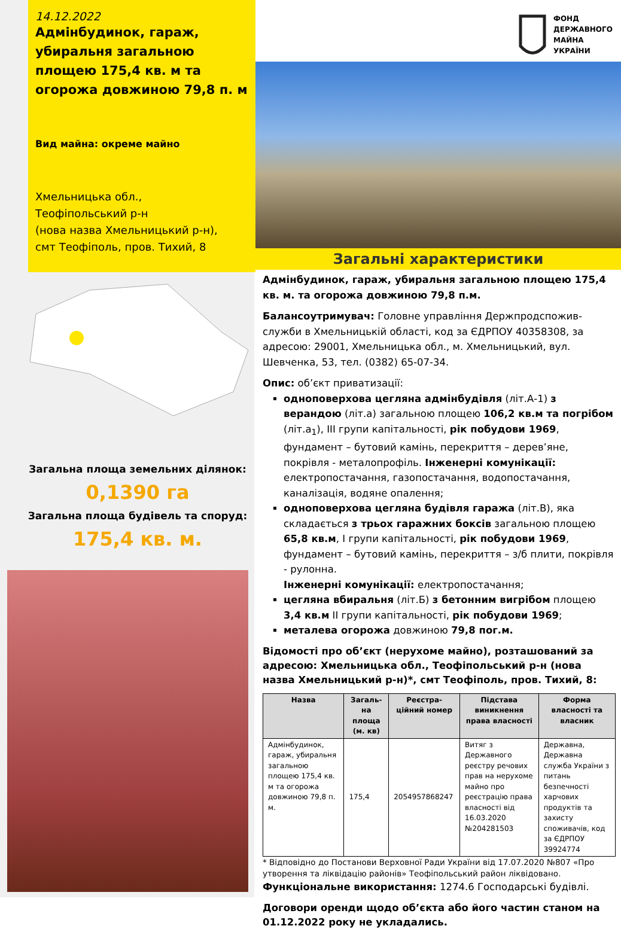14.12.2022
Адмінбудинок, гараж, убиральня загальною площею 175,4 кв. м та огорожа довжиною 79,8 п. м
Вид майна: окреме майно
Хмельницька обл.,
Теофіпольський р-н
(нова назва Хмельницький р-н),
смт Теофіполь, пров. Тихий, 8
Загальна площа земельних ділянок:
0,1390 га
Загальна площа будівель та споруд:
175,4 кв. м.
ФОНД
ДЕРЖАВНОГО
МАЙНА
УКРАЇНИ
Загальні характеристики
Адмінбудинок, гараж, убиральня загальною площею 175,4 кв. м. та огорожа довжиною 79,8 п.м.
Балансоутримувач: Головне управління Держпродспожив-служби в Хмельницькій області, код за ЄДРПОУ 40358308, за адресою: 29001, Хмельницька обл., м. Хмельницький, вул. Шевченка, 53, тел. (0382) 65-07-34.
Опис: об’єкт приватизації:
одноповерхова цегляна адмінбудівля (літ.А-1) з верандою (літ.а) загальною площею 106,2 кв.м та погрібом (літ.а<sub>1</sub>), ІІІ групи капітальності, рік побудови 1969, фундамент – бутовий камінь, перекриття – дерев’яне, покрівля - металопрофіль. Інженерні комунікації: електропостачання, газопостачання, водопостачання, каналізація, водяне опалення;
одноповерхова цегляна будівля гаража (літ.В), яка складається з трьох гаражних боксів загальною площею 65,8 кв.м, І групи капітальності, рік побудови 1969, фундамент – бутовий камінь, перекриття – з/б плити, покрівля - рулонна.
Інженерні комунікації: електропостачання;
цегляна вбиральня (літ.Б) з бетонним вигрібом площею 3,4 кв.м ІІ групи капітальності, рік побудови 1969;
металева огорожа довжиною 79,8 пог.м.
Відомості про об’єкт (нерухоме майно), розташований за адресою: Хмельницька обл., Теофіпольський р-н (нова назва Хмельницький р-н)*, смт Теофіполь, пров. Тихий, 8:
| Назва | Загаль-на площа (м. кв) | Реєстра-ційний номер | Підстава виникнення права власності | Форма власності та власник |
| --- | --- | --- | --- | --- |
| Адмінбудинок, гараж, убиральня загальною площею 175,4 кв. м та огорожа довжиною 79,8 п. м. | 175,4 | 2054957868247 | Витяг з Державного реєстру речових прав на нерухоме майно про реєстрацію права власності від 16.03.2020 №204281503 | Державна, Державна служба України з питань безпечності харчових продуктів та захисту споживачів, код за ЄДРПОУ 39924774 |
* Відповідно до Постанови Верховної Ради України від 17.07.2020 №807 «Про утворення та ліквідацію районів» Теофіпольський район ліквідовано.
Функціональне використання: 1274.6 Господарські будівлі.
Договори оренди щодо об’єкта або його частин станом на 01.12.2022 року не укладались.